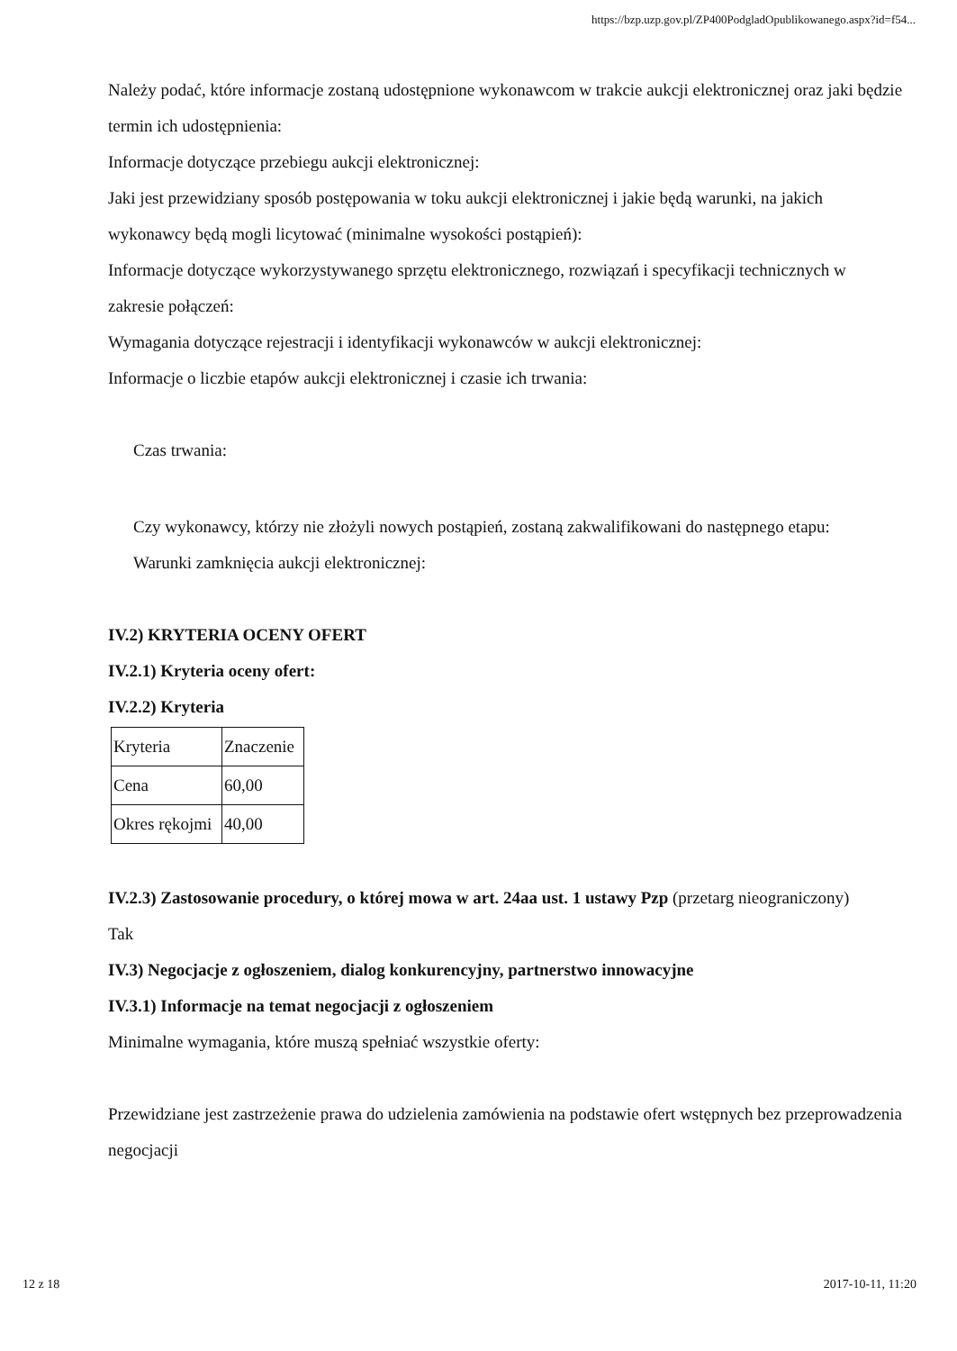https://bzp.uzp.gov.pl/ZP400PodgladOpublikowanego.aspx?id=f54...
Należy podać, które informacje zostaną udostępnione wykonawcom w trakcie aukcji elektronicznej oraz jaki będzie termin ich udostępnienia:
Informacje dotyczące przebiegu aukcji elektronicznej:
Jaki jest przewidziany sposób postępowania w toku aukcji elektronicznej i jakie będą warunki, na jakich wykonawcy będą mogli licytować (minimalne wysokości postąpień):
Informacje dotyczące wykorzystywanego sprzętu elektronicznego, rozwiązań i specyfikacji technicznych w zakresie połączeń:
Wymagania dotyczące rejestracji i identyfikacji wykonawców w aukcji elektronicznej:
Informacje o liczbie etapów aukcji elektronicznej i czasie ich trwania:
Czas trwania:
Czy wykonawcy, którzy nie złożyli nowych postąpień, zostaną zakwalifikowani do następnego etapu:
Warunki zamknięcia aukcji elektronicznej:
IV.2) KRYTERIA OCENY OFERT
IV.2.1) Kryteria oceny ofert:
IV.2.2) Kryteria
| Kryteria | Znaczenie |
| Cena | 60,00 |
| Okres rękojmi | 40,00 |
IV.2.3) Zastosowanie procedury, o której mowa w art. 24aa ust. 1 ustawy Pzp (przetarg nieograniczony)
Tak
IV.3) Negocjacje z ogłoszeniem, dialog konkurencyjny, partnerstwo innowacyjne
IV.3.1) Informacje na temat negocjacji z ogłoszeniem
Minimalne wymagania, które muszą spełniać wszystkie oferty:
Przewidziane jest zastrzeżenie prawa do udzielenia zamówienia na podstawie ofert wstępnych bez przeprowadzenia negocjacji
12 z 18 2017-10-11, 11:20